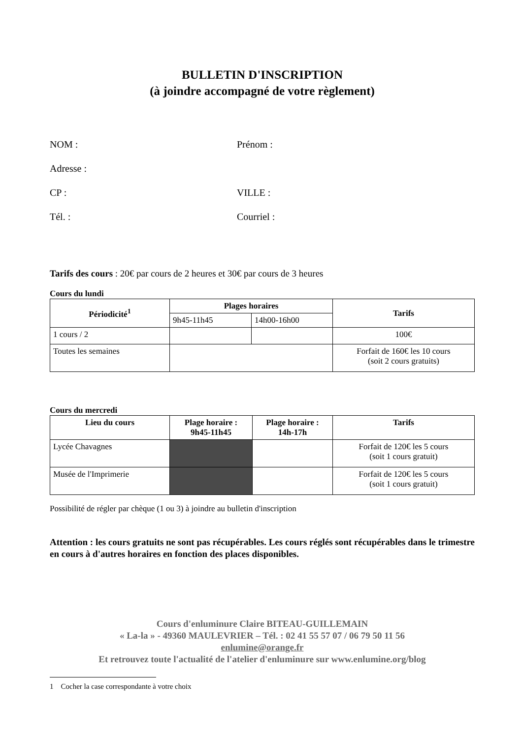BULLETIN D'INSCRIPTION
(à joindre accompagné de votre règlement)
NOM : Prénom :
Adresse :
CP : VILLE :
Tél. : Courriel :
Tarifs des cours : 20€ par cours de 2 heures et 30€ par cours de 3 heures
Cours du lundi
| Périodicité<sup>1</sup> | Plages horaires | | Tarifs |
| --- | --- | --- | --- |
| | 9h45-11h45 | 14h00-16h00 | |
| 1 cours / 2 | | | 100€ |
| Toutes les semaines | | | Forfait de 160€ les 10 cours (soit 2 cours gratuits) |
Cours du mercredi
| Lieu du cours | Plage horaire : 9h45-11h45 | Plage horaire : 14h-17h | Tarifs |
| --- | --- | --- | --- |
| Lycée Chavagnes | | | Forfait de 120€ les 5 cours (soit 1 cours gratuit) |
| Musée de l'Imprimerie | | | Forfait de 120€ les 5 cours (soit 1 cours gratuit) |
Possibilité de régler par chèque (1 ou 3) à joindre au bulletin d'inscription
Attention : les cours gratuits ne sont pas récupérables. Les cours réglés sont récupérables dans le trimestre en cours à d'autres horaires en fonction des places disponibles.
Cours d'enluminure Claire BITEAU-GUILLEMAIN
« La-la » - 49360 MAULEVRIER – Tél. : 02 41 55 57 07 / 06 79 50 11 56
enlumine@orange.fr
Et retrouvez toute l'actualité de l'atelier d'enluminure sur www.enlumine.org/blog
1 Cocher la case correspondante à votre choix